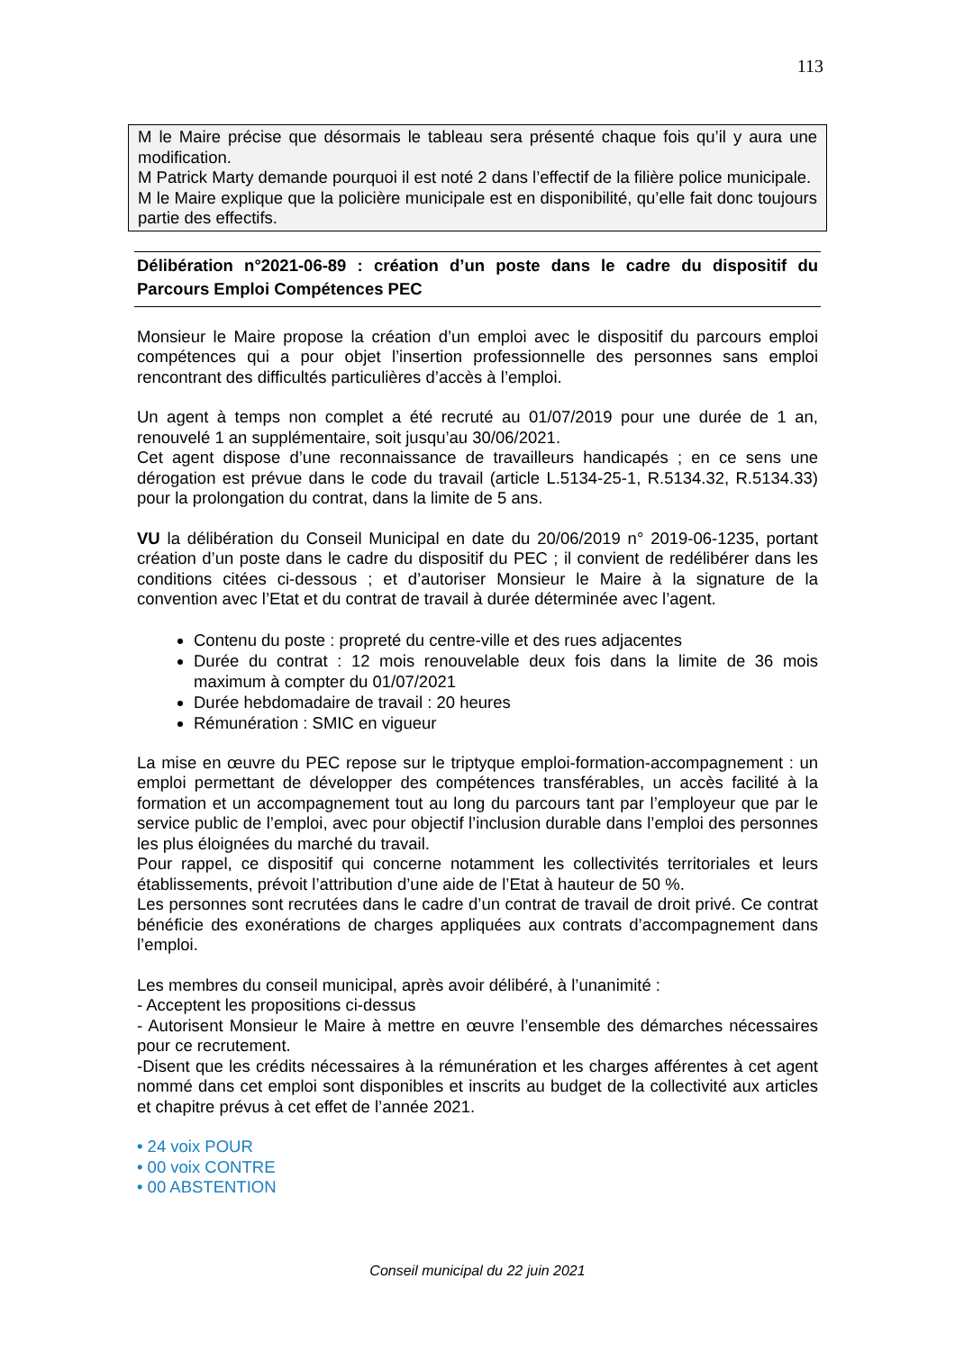113
M le Maire précise que désormais le tableau sera présenté chaque fois qu’il y aura une modification.
M Patrick Marty demande pourquoi il est noté 2 dans l’effectif de la filière police municipale.
M le Maire explique que la policière municipale est en disponibilité, qu’elle fait donc toujours partie des effectifs.
Délibération n°2021-06-89 : création d’un poste dans le cadre du dispositif du Parcours Emploi Compétences PEC
Monsieur le Maire propose la création d’un emploi avec le dispositif du parcours emploi compétences qui a pour objet l’insertion professionnelle des personnes sans emploi rencontrant des difficultés particulières d’accès à l’emploi.
Un agent à temps non complet a été recruté au 01/07/2019 pour une durée de 1 an, renouvelé 1 an supplémentaire, soit jusqu’au 30/06/2021.
Cet agent dispose d’une reconnaissance de travailleurs handicapés ; en ce sens une dérogation est prévue dans le code du travail (article L.5134-25-1, R.5134.32, R.5134.33) pour la prolongation du contrat, dans la limite de 5 ans.
VU la délibération du Conseil Municipal en date du 20/06/2019 n° 2019-06-1235, portant création d’un poste dans le cadre du dispositif du PEC ; il convient de redélibérer dans les conditions citées ci-dessous ; et d’autoriser Monsieur le Maire à la signature de la convention avec l’Etat et du contrat de travail à durée déterminée avec l’agent.
Contenu du poste : propreté du centre-ville et des rues adjacentes
Durée du contrat : 12 mois renouvelable deux fois dans la limite de 36 mois maximum à compter du 01/07/2021
Durée hebdomadaire de travail : 20 heures
Rémunération : SMIC en vigueur
La mise en œuvre du PEC repose sur le triptyque emploi-formation-accompagnement : un emploi permettant de développer des compétences transférables, un accès facilité à la formation et un accompagnement tout au long du parcours tant par l’employeur que par le service public de l’emploi, avec pour objectif l’inclusion durable dans l’emploi des personnes les plus éloignées du marché du travail.
Pour rappel, ce dispositif qui concerne notamment les collectivités territoriales et leurs établissements, prévoit l’attribution d’une aide de l’Etat à hauteur de 50 %.
Les personnes sont recrutées dans le cadre d’un contrat de travail de droit privé. Ce contrat bénéficie des exonérations de charges appliquées aux contrats d’accompagnement dans l’emploi.
Les membres du conseil municipal, après avoir délibéré, à l’unanimité :
- Acceptent les propositions ci-dessus
- Autorisent Monsieur le Maire à mettre en œuvre l’ensemble des démarches nécessaires pour ce recrutement.
-Disent que les crédits nécessaires à la rémunération et les charges afférentes à cet agent nommé dans cet emploi sont disponibles et inscrits au budget de la collectivité aux articles et chapitre prévus à cet effet de l’année 2021.
• 24 voix POUR
• 00 voix CONTRE
• 00 ABSTENTION
Conseil municipal du 22 juin 2021